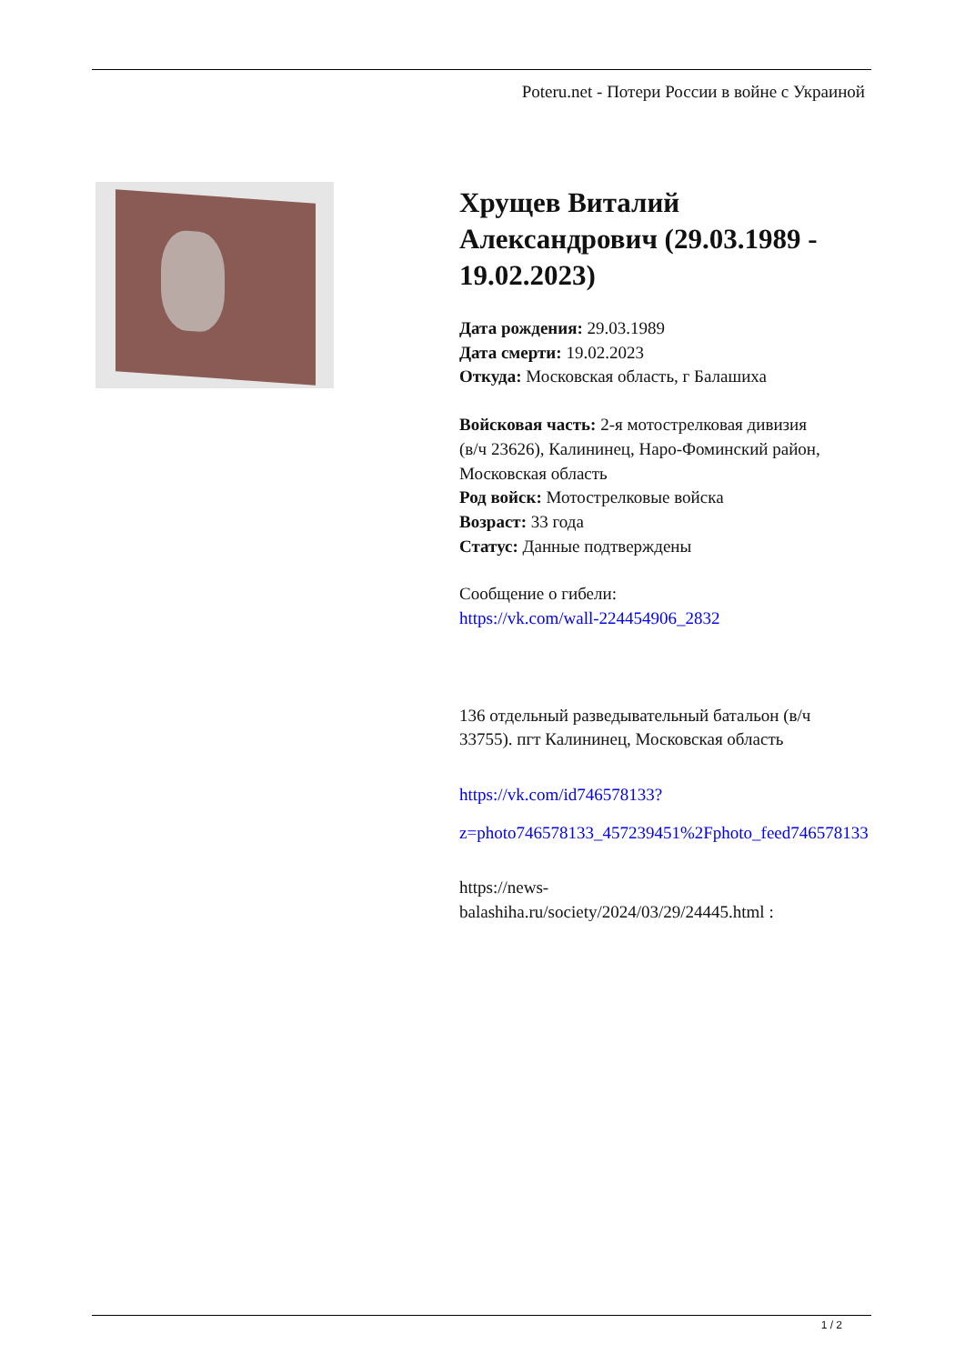Poteru.net - Потери России в войне с Украиной
Хрущев Виталий Александрович (29.03.1989 - 19.02.2023)
Дата рождения: 29.03.1989
Дата смерти: 19.02.2023
Откуда: Московская область, г Балашиха
Войсковая часть: 2-я мотострелковая дивизия (в/ч 23626), Калининец, Наро-Фоминский район, Московская область
Род войск: Мотострелковые войска
Возраст: 33 года
Статус: Данные подтверждены
Сообщение о гибели:
https://vk.com/wall-224454906_2832
136 отдельный разведывательный батальон (в/ч 33755). пгт Калининец, Московская область
https://vk.com/id746578133?z=photo746578133_457239451%2Fphoto_feed746578133
https://news-balashiha.ru/society/2024/03/29/24445.html :
1 / 2